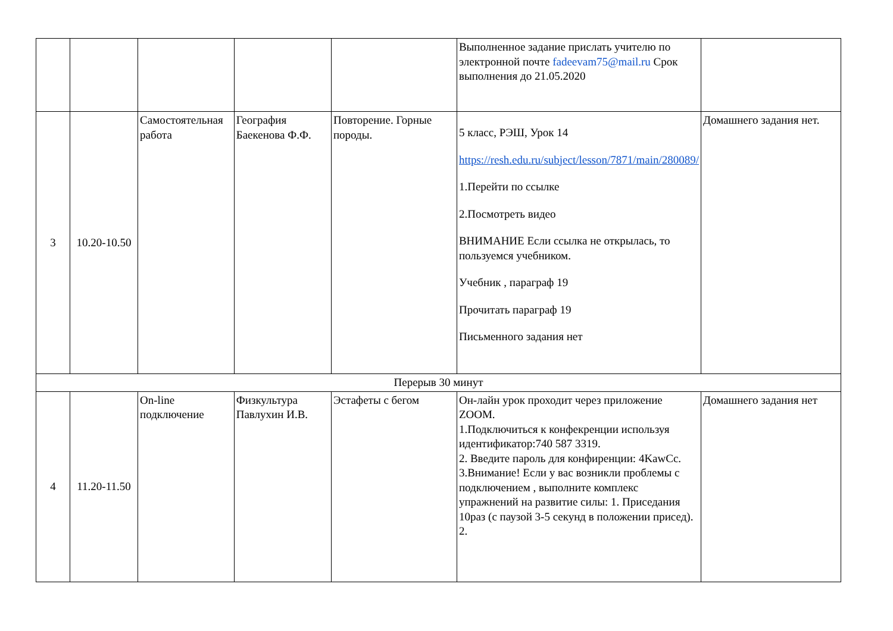| | | | | | Выполненное задание прислать учителю по электронной почте fadeevam75@mail.ru Срок выполнения до 21.05.2020 | |
| 3 | 10.20-10.50 | Самостоятельная работа | География Баекенова Ф.Ф. | Повторение. Горные породы. | 5 класс, РЭШ, Урок 14 https://resh.edu.ru/subject/lesson/7871/main/280089/ 1.Перейти по ссылке 2.Посмотреть видео ВНИМАНИЕ Если ссылка не открылась, то пользуемся учебником. Учебник , параграф 19 Прочитать параграф 19 Письменного задания нет | Домашнего задания нет. |
| Перерыв 30 минут | | | | | | |
| 4 | 11.20-11.50 | On-line подключение | Физкультура Павлухин И.В. | Эстафеты с бегом | Он-лайн урок проходит через приложение ZOOM. 1.Подключиться к конфекренции используя идентификатор:740 587 3319. 2. Введите пароль для конфиренции: 4KawCc. 3.Внимание! Если у вас возникли проблемы с подключением , выполните комплекс упражнений на развитие силы: 1. Приседания 10раз (с паузой 3-5 секунд в положении присед). 2. | Домашнего задания нет |